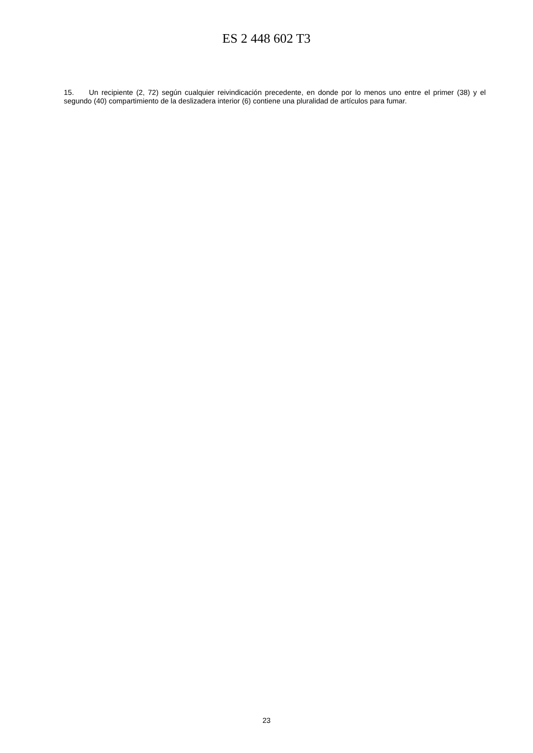ES 2 448 602 T3
15. Un recipiente (2, 72) según cualquier reivindicación precedente, en donde por lo menos uno entre el primer (38) y el segundo (40) compartimiento de la deslizadera interior (6) contiene una pluralidad de artículos para fumar.
23